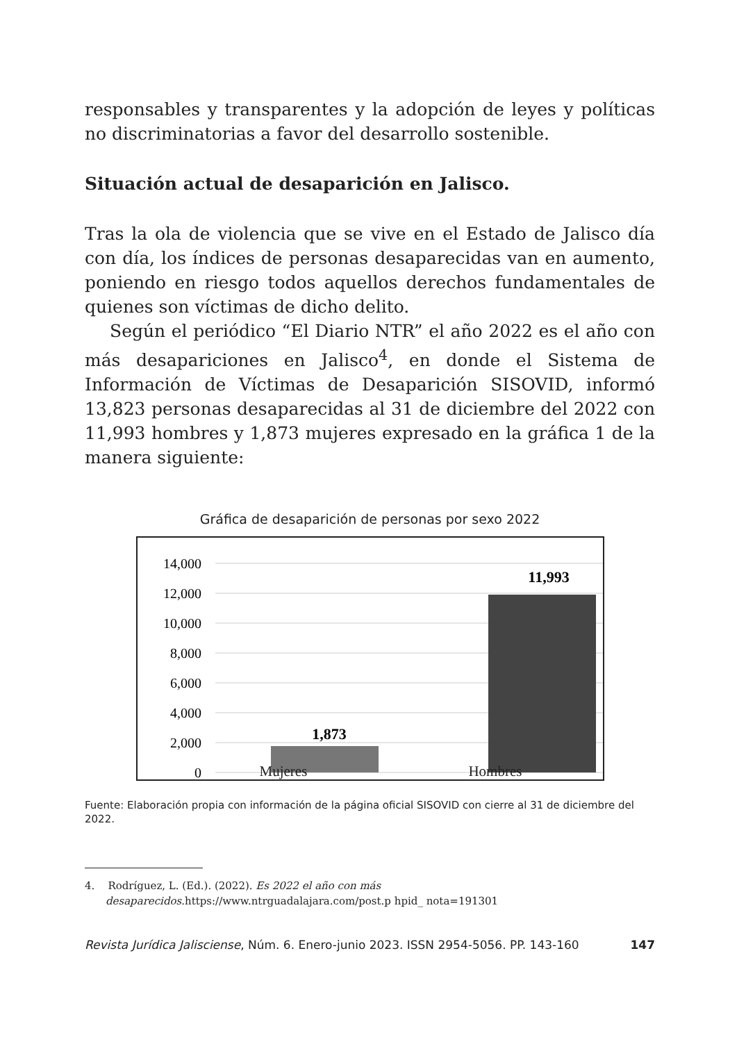responsables y transparentes y la adopción de leyes y políticas no discriminatorias a favor del desarrollo sostenible.
Situación actual de desaparición en Jalisco.
Tras la ola de violencia que se vive en el Estado de Jalisco día con día, los índices de personas desaparecidas van en aumento, poniendo en riesgo todos aquellos derechos fundamentales de quienes son víctimas de dicho delito.
Según el periódico “El Diario NTR” el año 2022 es el año con más desapariciones en Jalisco<sup>4</sup>, en donde el Sistema de Información de Víctimas de Desaparición SISOVID, informó 13,823 personas desaparecidas al 31 de diciembre del 2022 con 11,993 hombres y 1,873 mujeres expresado en la gráfica 1 de la manera siguiente:
Gráfica de desaparición de personas por sexo 2022
14,000
12,000
10,000
8,000
6,000
4,000
2,000
0
1,873
11,993
Mujeres Hombres
Fuente: Elaboración propia con información de la página oficial SISOVID con cierre al 31 de diciembre del 2022.
4. Rodríguez, L. (Ed.). (2022). Es 2022 el año con más desaparecidos.https://www.ntrguadalajara.com/post.p hpid_ nota=191301
Revista Jurídica Jalisciense, Núm. 6. Enero-junio 2023. ISSN 2954-5056. PP. 143-160 147